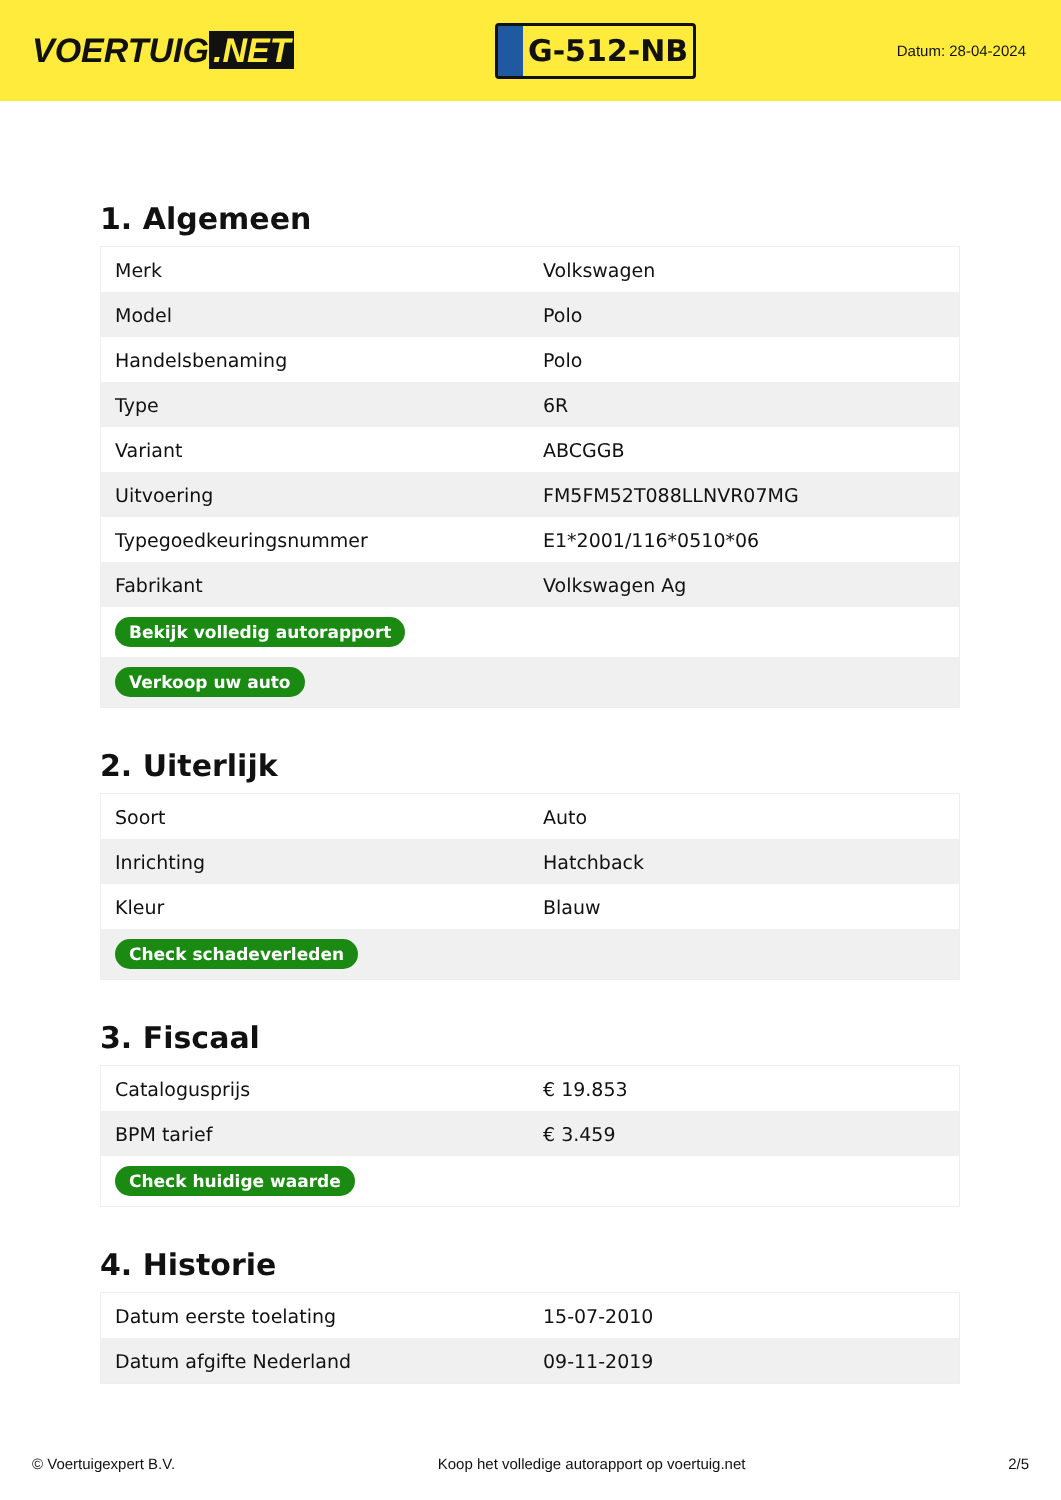VOERTUIG.NET
G-512-NB
Datum: 28-04-2024
1. Algemeen
| Merk | Volkswagen |
| Model | Polo |
| Handelsbenaming | Polo |
| Type | 6R |
| Variant | ABCGGB |
| Uitvoering | FM5FM52T088LLNVR07MG |
| Typegoedkeuringsnummer | E1*2001/116*0510*06 |
| Fabrikant | Volkswagen Ag |
| Bekijk volledig autorapport | |
| Verkoop uw auto | |
2. Uiterlijk
| Soort | Auto |
| Inrichting | Hatchback |
| Kleur | Blauw |
| Check schadeverleden | |
3. Fiscaal
| Catalogusprijs | € 19.853 |
| BPM tarief | € 3.459 |
| Check huidige waarde | |
4. Historie
| Datum eerste toelating | 15-07-2010 |
| Datum afgifte Nederland | 09-11-2019 |
© Voertuigexpert B.V. Koop het volledige autorapport op voertuig.net 2/5